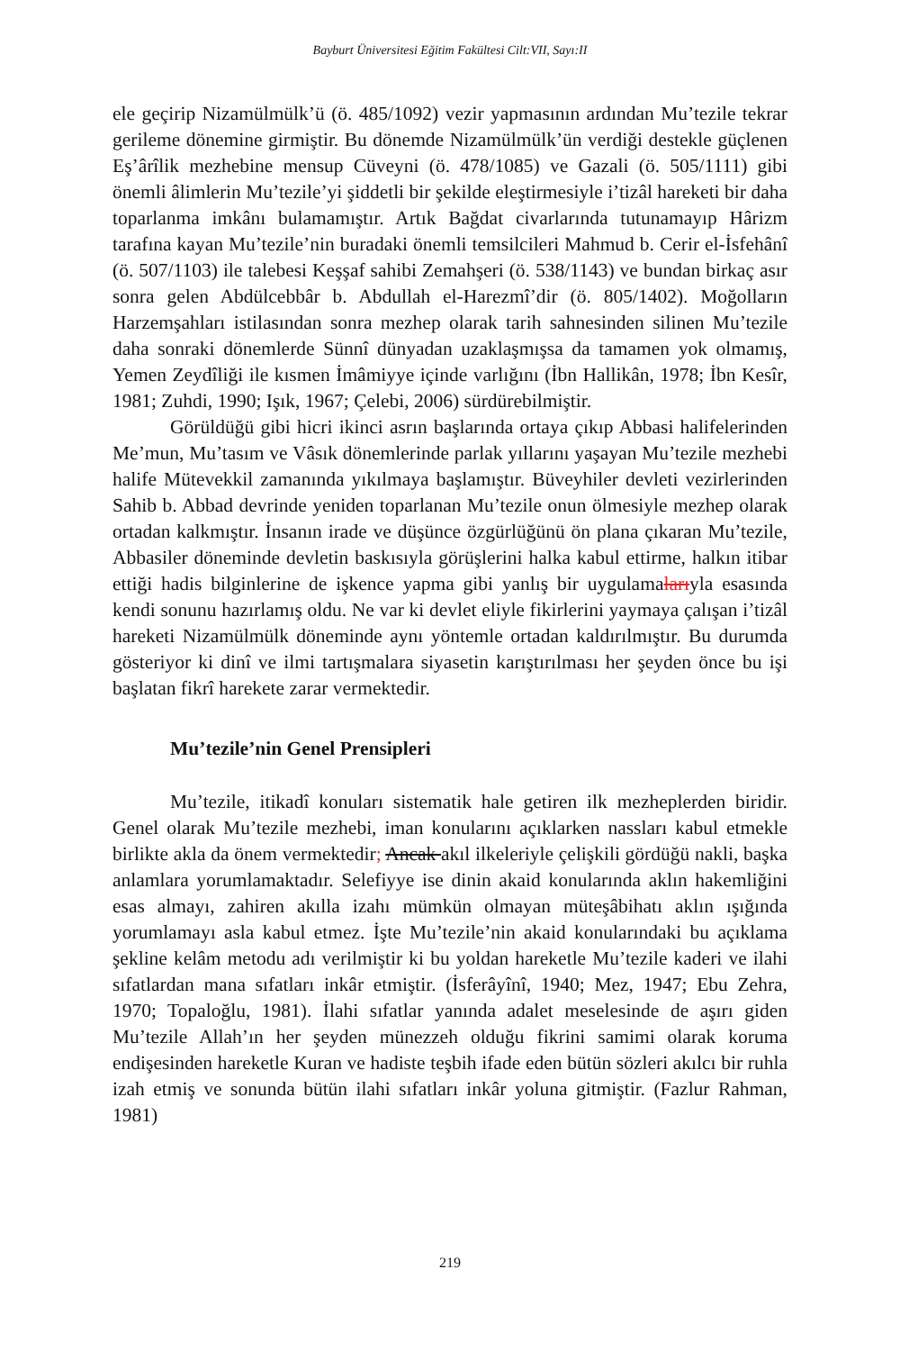Bayburt Üniversitesi Eğitim Fakültesi Cilt:VII, Sayı:II
ele geçirip Nizamülmülk’ü (ö. 485/1092) vezir yapmasının ardından Mu’tezile tekrar gerileme dönemine girmiştir. Bu dönemde Nizamülmülk’ün verdiği destekle güçlenen Eş’ârîlik mezhebine mensup Cüveyni (ö. 478/1085) ve Gazali (ö. 505/1111) gibi önemli âlimlerin Mu’tezile’yi şiddetli bir şekilde eleştirmesiyle i’tizâl hareketi bir daha toparlanma imkânı bulamamıştır. Artık Bağdat civarlarında tutunamayıp Hârizm tarafına kayan Mu’tezile’nin buradaki önemli temsilcileri Mahmud b. Cerir el-İsfehânî (ö. 507/1103) ile talebesi Keşşaf sahibi Zemahşeri (ö. 538/1143) ve bundan birkaç asır sonra gelen Abdülcebbâr b. Abdullah el-Harezmî’dir (ö. 805/1402). Moğolların Harzemşahları istilasından sonra mezhep olarak tarih sahnesinden silinen Mu’tezile daha sonraki dönemlerde Sünnî dünyadan uzaklaşmışsa da tamamen yok olmamış, Yemen Zeydîliği ile kısmen İmâmiyye içinde varlığını (İbn Hallikân, 1978; İbn Kesîr, 1981; Zuhdi, 1990; Işık, 1967; Çelebi, 2006) sürdürebilmiştir.
Görüldüğü gibi hicri ikinci asrın başlarında ortaya çıkıp Abbasi halifelerinden Me’mun, Mu’tasım ve Vâsık dönemlerinde parlak yıllarını yaşayan Mu’tezile mezhebi halife Mütevekkil zamanında yıkılmaya başlamıştır. Büveyhiler devleti vezirlerinden Sahib b. Abbad devrinde yeniden toparlanan Mu’tezile onun ölmesiyle mezhep olarak ortadan kalkmıştır. İnsanın irade ve düşünce özgürlüğünü ön plana çıkaran Mu’tezile, Abbasiler döneminde devletin baskısıyla görüşlerini halka kabul ettirme, halkın itibar ettiği hadis bilginlerine de işkence yapma gibi yanlış bir uygulamalarıyla esasında kendi sonunu hazırlamış oldu. Ne var ki devlet eliyle fikirlerini yaymaya çalışan i’tizâl hareketi Nizamülmülk döneminde aynı yöntemle ortadan kaldırılmıştır. Bu durumda gösteriyor ki dinî ve ilmi tartışmalara siyasetin karıştırılması her şeyden önce bu işi başlatan fikrî harekete zarar vermektedir.
Mu’tezile’nin Genel Prensipleri
Mu’tezile, itikadî konuları sistematik hale getiren ilk mezheplerden biridir. Genel olarak Mu’tezile mezhebi, iman konularını açıklarken nassları kabul etmekle birlikte akla da önem vermektedir; Ancak akıl ilkeleriyle çelişkili gördüğü nakli, başka anlamlara yorumlamaktadır. Selefiyye ise dinin akaid konularında aklın hakemliğini esas almayı, zahiren akılla izahı mümkün olmayan müteşâbihatı aklın ışığında yorumlamayı asla kabul etmez. İşte Mu’tezile’nin akaid konularındaki bu açıklama şekline kelâm metodu adı verilmiştir ki bu yoldan hareketle Mu’tezile kaderi ve ilahi sıfatlardan mana sıfatları inkâr etmiştir. (İsferâyînî, 1940; Mez, 1947; Ebu Zehra, 1970; Topaloğlu, 1981). İlahi sıfatlar yanında adalet meselesinde de aşırı giden Mu’tezile Allah’ın her şeyden münezzeh olduğu fikrini samimi olarak koruma endişesinden hareketle Kuran ve hadiste teşbih ifade eden bütün sözleri akılcı bir ruhla izah etmiş ve sonunda bütün ilahi sıfatları inkâr yoluna gitmiştir. (Fazlur Rahman, 1981)
219